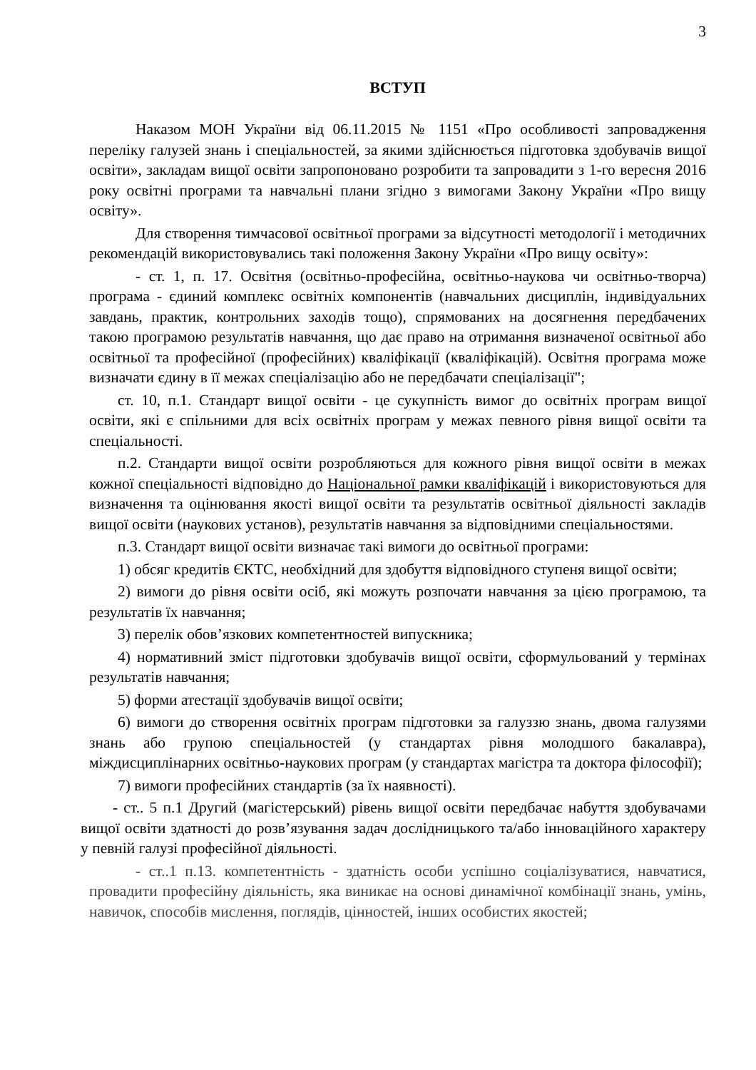3
ВСТУП
Наказом МОН України від 06.11.2015 № 1151 «Про особливості запровадження переліку галузей знань і спеціальностей, за якими здійснюється підготовка здобувачів вищої освіти», закладам вищої освіти запропоновано розробити та запровадити з 1-го вересня 2016 року освітні програми та навчальні плани згідно з вимогами Закону України «Про вищу освіту».
Для створення тимчасової освітньої програми за відсутності методології і методичних рекомендацій використовувались такі положення Закону України «Про вищу освіту»:
- ст. 1, п. 17. Освітня (освітньо-професійна, освітньо-наукова чи освітньо-творча) програма - єдиний комплекс освітніх компонентів (навчальних дисциплін, індивідуальних завдань, практик, контрольних заходів тощо), спрямованих на досягнення передбачених такою програмою результатів навчання, що дає право на отримання визначеної освітньої або освітньої та професійної (професійних) кваліфікації (кваліфікацій). Освітня програма може визначати єдину в її межах спеціалізацію або не передбачати спеціалізації";
ст. 10, п.1. Стандарт вищої освіти - це сукупність вимог до освітніх програм вищої освіти, які є спільними для всіх освітніх програм у межах певного рівня вищої освіти та спеціальності.
п.2. Стандарти вищої освіти розробляються для кожного рівня вищої освіти в межах кожної спеціальності відповідно до Національної рамки кваліфікацій і використовуються для визначення та оцінювання якості вищої освіти та результатів освітньої діяльності закладів вищої освіти (наукових установ), результатів навчання за відповідними спеціальностями.
п.3. Стандарт вищої освіти визначає такі вимоги до освітньої програми:
1) обсяг кредитів ЄКТС, необхідний для здобуття відповідного ступеня вищої освіти;
2) вимоги до рівня освіти осіб, які можуть розпочати навчання за цією програмою, та результатів їх навчання;
3) перелік обов’язкових компетентностей випускника;
4) нормативний зміст підготовки здобувачів вищої освіти, сформульований у термінах результатів навчання;
5) форми атестації здобувачів вищої освіти;
6) вимоги до створення освітніх програм підготовки за галуззю знань, двома галузями знань або групою спеціальностей (у стандартах рівня молодшого бакалавра), міждисциплінарних освітньо-наукових програм (у стандартах магістра та доктора філософії);
7) вимоги професійних стандартів (за їх наявності).
- ст.. 5 п.1 Другий (магістерський) рівень вищої освіти передбачає набуття здобувачами вищої освіти здатності до розв’язування задач дослідницького та/або інноваційного характеру у певній галузі професійної діяльності.
- ст..1 п.13. компетентність - здатність особи успішно соціалізуватися, навчатися, провадити професійну діяльність, яка виникає на основі динамічної комбінації знань, умінь, навичок, способів мислення, поглядів, цінностей, інших особистих якостей;